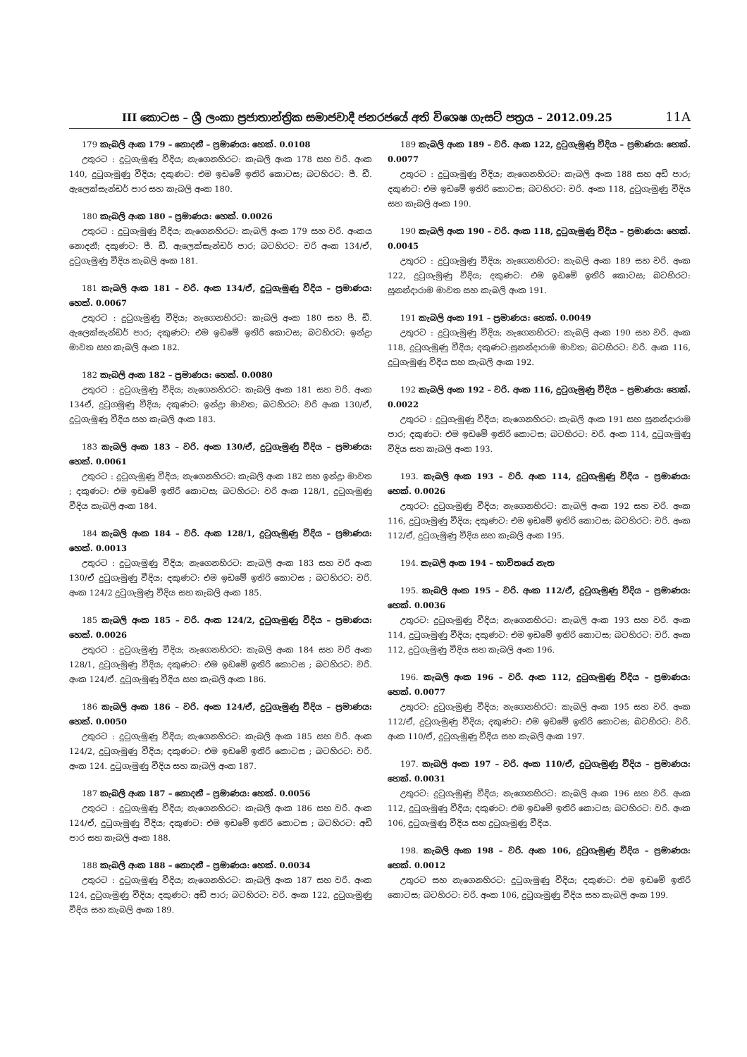III කොටස – ශ්‍රී ලංකා ප්‍රජාතාන්ත්‍රික සමාජවාදී ජනරජයේ අති විශෙෂ ගැසට් පත්‍රය – 2012.09.25 11A
179 කැබලි අංක 179 – නොදනී – ප්‍රමාණය: හෙක්. 0.0108
උතුරට : දුටුගැමුණු වීදිය; නැගෙනහිරට: කැබලි අංක 178 සහ වරි. අංක 140, දුටුගැමුණු වීදිය; දකුණට: එම ඉඩමේ ඉතිරි කොටස; බටහිරට: පී. ඩී. ඇලෙක්සැන්ඩර් පාර සහ කැබලි අංක 180.
180 කැබලි අංක 180 – ප්‍රමාණය: හෙක්. 0.0026
උතුරට : දුටුගැමුණු වීදිය; නැගෙනහිරට: කැබලි අංක 179 සහ වරි. අංකය නොදනී; දකුණට: පී. ඩී. ඇලෙක්සැන්ඩර් පාර; බටහිරට: වරි අංක 134/ඒ, දුටුගැමුණු වීදිය කැබලි අංක 181.
181 කැබලි අංක 181 – වරි. අංක 134/ඒ, දුටුගැමුණු වීදිය – ප්‍රමාණය: හෙක්. 0.0067
උතුරට : දුටුගැමුණු වීදිය; නැගෙනහිරට: කැබලි අංක 180 සහ පී. ඩී. ඇලෙක්සැන්ඩර් පාර; දකුණට: එම ඉඩමේ ඉතිරි කොටස; බටහිරට: ඉන්ද්‍රා මාවත සහ කැබලි අංක 182.
182 කැබලි අංක 182 – ප්‍රමාණය: හෙක්. 0.0080
උතුරට : දුටුගැමුණු වීදිය; නැගෙනහිරට: කැබලි අංක 181 සහ වරි. අංක 134ඒ, දුටුගමුණු වීදිය; දකුණට: ඉන්ද්‍රා මාවත; බටහිරට: වරි අංක 130/ඒ, දුටුගැමුණු වීදිය සහ කැබලි අංක 183.
183 කැබලි අංක 183 – වරි. අංක 130/ඒ, දුටුගැමුණු වීදිය – ප්‍රමාණය: හෙක්. 0.0061
උතුරට : දුටුගැමුණු වීදිය; නැගෙනහිරට: කැබලි අංක 182 සහ ඉන්ද්‍රා මාවත ; දකුණට: එම ඉඩමේ ඉතිරි කොටස; බටහිරට: වරි අංක 128/1, දුටුගැමුණු වීදිය කැබලි අංක 184.
184 කැබලි අංක 184 – වරි. අංක 128/1, දුටුගැමුණු වීදිය – ප්‍රමාණය: හෙක්. 0.0013
උතුරට : දුටුගැමුණු වීදිය; නැගෙනහිරට: කැබලි අංක 183 සහ වරි අංක 130/ඒ දුටුගැමුණු වීදිය; දකුණට: එම ඉඩමේ ඉතිරි කොටස ; බටහිරට: වරි. අංක 124/2 දුටුගැමුණු වීදිය සහ කැබලි අංක 185.
185 කැබලි අංක 185 – වරි. අංක 124/2, දුටුගැමුණු වීදිය – ප්‍රමාණය: හෙක්. 0.0026
උතුරට : දුටුගැමුණු වීදිය; නැගෙනහිරට: කැබලි අංක 184 සහ වරි අංක 128/1, දුටුගැමුණු වීදිය; දකුණට: එම ඉඩමේ ඉතිරි කොටස ; බටහිරට: වරි. අංක 124/ඒ. දුටුගැමුණු වීදිය සහ කැබලි අංක 186.
186 කැබලි අංක 186 – වරි. අංක 124/ඒ, දුටුගැමුණු වීදිය – ප්‍රමාණය: හෙක්. 0.0050
උතුරට : දුටුගැමුණු වීදිය; නැගෙනහිරට: කැබලි අංක 185 සහ වරි. අංක 124/2, දුටුගැමුණු වීදිය; දකුණට: එම ඉඩමේ ඉතිරි කොටස ; බටහිරට: වරි. අංක 124. දුටුගැමුණු වීදිය සහ කැබලි අංක 187.
187 කැබලි අංක 187 – නොදනී – ප්‍රමාණය: හෙක්. 0.0056
උතුරට : දුටුගැමුණු වීදිය; නැගෙනහිරට: කැබලි අංක 186 සහ වරි. අංක 124/ඒ, දුටුගැමුණු වීදිය; දකුණට: එම ඉඩමේ ඉතිරි කොටස ; බටහිරට: අඩි පාර සහ කැබලි අංක 188.
188 කැබලි අංක 188 – නොදනී – ප්‍රමාණය: හෙක්. 0.0034
උතුරට : දුටුගැමුණු වීදිය; නැගෙනහිරට: කැබලි අංක 187 සහ වරි. අංක 124, දුටුගැමුණු වීදිය; දකුණට: අඩි පාර; බටහිරට: වරි. අංක 122, දුටුගැමුණු වීදිය සහ කැබලි අංක 189.
189 කැබලි අංක 189 – වරි. අංක 122, දුටුගැමුණු වීදිය – ප්‍රමාණය: හෙක්. 0.0077
උතුරට : දුටුගැමුණු වීදිය; නැගෙනහිරට: කැබලි අංක 188 සහ අඩි පාර; දකුණට: එම ඉඩමේ ඉතිරි කොටස; බටහිරට: වරි. අංක 118, දුටුගැමුණු වීදිය සහ කැබලි අංක 190.
190 කැබලි අංක 190 – වරි. අංක 118, දුටුගැමුණු වීදිය – ප්‍රමාණය: හෙක්. 0.0045
උතුරට : දුටුගැමුණු වීදිය; නැගෙනහිරට: කැබලි අංක 189 සහ වරි. අංක 122, දුටුගැමුණු වීදිය; දකුණට: එම ඉඩමේ ඉතිරි කොටස; බටහිරට: සුනන්දාරාම මාවත සහ කැබලි අංක 191.
191 කැබලි අංක 191 – ප්‍රමාණය: හෙක්. 0.0049
උතුරට : දුටුගැමුණු වීදිය; නැගෙනහිරට: කැබලි අංක 190 සහ වරි. අංක 118, දුටුගැමුණු වීදිය; දකුණට:සුනන්දාරාම මාවත; බටහිරට: වරි. අංක 116, දුටුගැමුණු විදිය සහ කැබලි අංක 192.
192 කැබලි අංක 192 – වරි. අංක 116, දුටුගැමුණු වීදිය – ප්‍රමාණය: හෙක්. 0.0022
උතුරට : දුටුගැමුණු වීදිය; නැගෙනහිරට: කැබලි අංක 191 සහ සුනන්දාරාම පාර; දකුණට: එම ඉඩමේ ඉතිරි කොටස; බටහිරට: වරි. අංක 114, දුටුගැමුණු වීදිය සහ කැබලි අංක 193.
193. කැබලි අංක 193 – වරි. අංක 114, දුටුගැමුණු වීදිය – ප්‍රමාණය: හෙක්. 0.0026
උතුරට: දුටුගැමුණු වීදිය; නැගෙනහිරට: කැබලි අංක 192 සහ වරි. අංක 116, දුටුගැමුණු වීදිය; දකුණට: එම ඉඩමේ ඉතිරි කොටස; බටහිරට: වරි. අංක 112/ඒ, දුටුගැමුණු වීදිය සහ කැබලි අංක 195.
194. කැබලි අංක 194 – භාවිතයේ නැත
195. කැබලි අංක 195 – වරි. අංක 112/ඒ, දුටුගැමුණු වීදිය – ප්‍රමාණය: හෙක්. 0.0036
උතුරට: දුටුගැමුණු වීදිය; නැගෙනහිරට: කැබලි අංක 193 සහ වරි. අංක 114, දුටුගැමුණු වීදිය; දකුණට: එම ඉඩමේ ඉතිරි කොටස; බටහිරට: වරි. අංක 112, දුටුගැමුණු වීදිය සහ කැබලි අංක 196.
196. කැබලි අංක 196 – වරි. අංක 112, දුටුගැමුණු වීදිය – ප්‍රමාණය: හෙක්. 0.0077
උතුරට: දුටුගැමුණු වීදිය; නැගෙනහිරට: කැබලි අංක 195 සහ වරි. අංක 112/ඒ, දුටුගැමුණු වීදිය; දකුණට: එම ඉඩමේ ඉතිරි කොටස; බටහිරට: වරි. අංක 110/ඒ, දුටුගැමුණු වීදිය සහ කැබලි අංක 197.
197. කැබලි අංක 197 – වරි. අංක 110/ඒ, දුටුගැමුණු වීදිය – ප්‍රමාණය: හෙක්. 0.0031
උතුරට: දුටුගැමුණු වීදිය; නැගෙනහිරට: කැබලි අංක 196 සහ වරි. අංක 112, දුටුගැමුණු වීදිය; දකුණට: එම ඉඩමේ ඉතිරි කොටස; බටහිරට: වරි. අංක 106, දුටුගැමුණු වීදිය සහ දුටුගැමුණු වීදිය.
198. කැබලි අංක 198 – වරි. අංක 106, දුටුගැමුණු වීදිය – ප්‍රමාණය: හෙක්. 0.0012
උතුරට සහ නැගෙනහිරට: දුටුගැමුණු වීදිය; දකුණට: එම ඉඩමේ ඉතිරි කොටස; බටහිරට: වරි. අංක 106, දුටුගැමුණු වීදිය සහ කැබලි අංක 199.